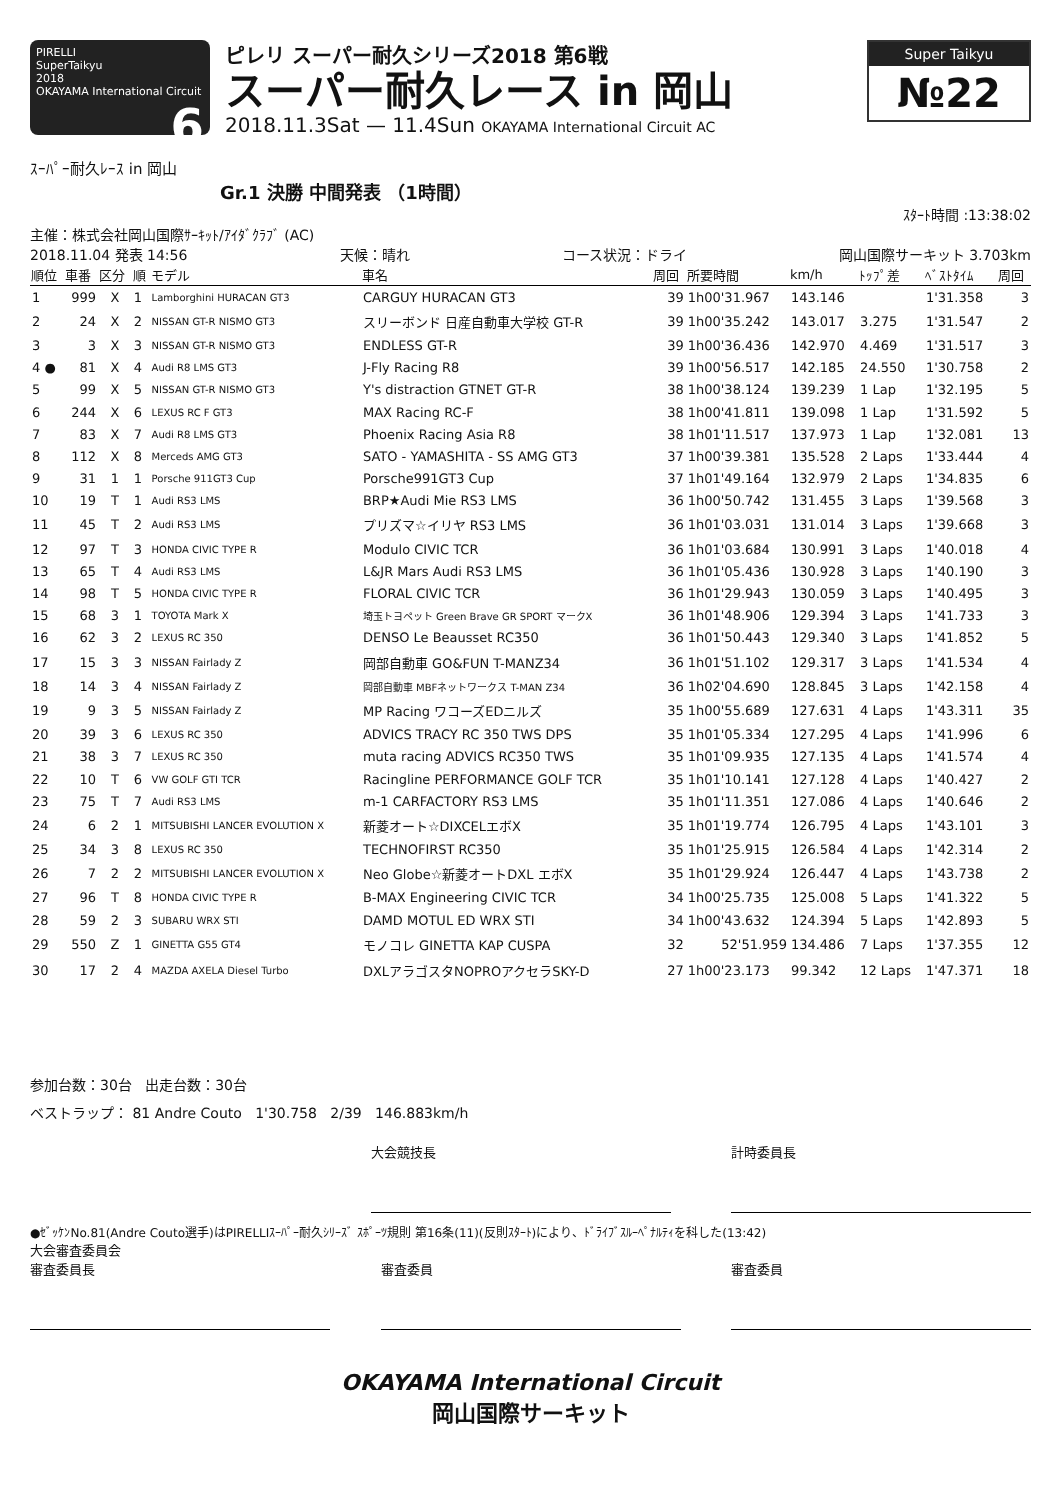PIRELLI
SuperTaikyu
2018
OKAYAMA International Circuit 6
ピレリ スーパー耐久シリーズ2018 第6戦
スーパー耐久レース in 岡山
2018.11.3Sat — 11.4Sun OKAYAMA International Circuit AC
Super Taikyu
№22
ｽｰﾊﾟｰ耐久ﾚｰｽ in 岡山
Gr.1 決勝 中間発表 （1時間）
ｽﾀｰﾄ時間 :13:38:02
主催：株式会社岡山国際ｻｰｷｯﾄ/ｱｲﾀﾞｸﾗﾌﾞ (AC)
2018.11.04 発表 14:56 天候：晴れ コース状況：ドライ 岡山国際サーキット 3.703km
| 順位 | 車番 | 区分 | 順 | モデル | 車名 | 周回 | 所要時間 | km/h | ﾄｯﾌﾟ差 | ﾍﾞｽﾄﾀｲﾑ | 周回 |
| --- | --- | --- | --- | --- | --- | --- | --- | --- | --- | --- | --- |
| 1 | 999 | X | 1 | Lamborghini HURACAN GT3 | CARGUY HURACAN GT3 | 39 | 1h00'31.967 | 143.146 | | 1'31.358 | 3 |
| 2 | 24 | X | 2 | NISSAN GT-R NISMO GT3 | スリーボンド 日産自動車大学校 GT-R | 39 | 1h00'35.242 | 143.017 | 3.275 | 1'31.547 | 2 |
| 3 | 3 | X | 3 | NISSAN GT-R NISMO GT3 | ENDLESS GT-R | 39 | 1h00'36.436 | 142.970 | 4.469 | 1'31.517 | 3 |
| 4 ● | 81 | X | 4 | Audi R8 LMS GT3 | J-Fly Racing R8 | 39 | 1h00'56.517 | 142.185 | 24.550 | 1'30.758 | 2 |
| 5 | 99 | X | 5 | NISSAN GT-R NISMO GT3 | Y's distraction GTNET GT-R | 38 | 1h00'38.124 | 139.239 | 1 Lap | 1'32.195 | 5 |
| 6 | 244 | X | 6 | LEXUS RC F GT3 | MAX Racing RC-F | 38 | 1h00'41.811 | 139.098 | 1 Lap | 1'31.592 | 5 |
| 7 | 83 | X | 7 | Audi R8 LMS GT3 | Phoenix Racing Asia R8 | 38 | 1h01'11.517 | 137.973 | 1 Lap | 1'32.081 | 13 |
| 8 | 112 | X | 8 | Merceds AMG GT3 | SATO - YAMASHITA - SS AMG GT3 | 37 | 1h00'39.381 | 135.528 | 2 Laps | 1'33.444 | 4 |
| 9 | 31 | 1 | 1 | Porsche 911GT3 Cup | Porsche991GT3 Cup | 37 | 1h01'49.164 | 132.979 | 2 Laps | 1'34.835 | 6 |
| 10 | 19 | T | 1 | Audi RS3 LMS | BRP★Audi Mie RS3 LMS | 36 | 1h00'50.742 | 131.455 | 3 Laps | 1'39.568 | 3 |
| 11 | 45 | T | 2 | Audi RS3 LMS | プリズマ☆イリヤ RS3 LMS | 36 | 1h01'03.031 | 131.014 | 3 Laps | 1'39.668 | 3 |
| 12 | 97 | T | 3 | HONDA CIVIC TYPE R | Modulo CIVIC TCR | 36 | 1h01'03.684 | 130.991 | 3 Laps | 1'40.018 | 4 |
| 13 | 65 | T | 4 | Audi RS3 LMS | L&JR Mars Audi RS3 LMS | 36 | 1h01'05.436 | 130.928 | 3 Laps | 1'40.190 | 3 |
| 14 | 98 | T | 5 | HONDA CIVIC TYPE R | FLORAL CIVIC TCR | 36 | 1h01'29.943 | 130.059 | 3 Laps | 1'40.495 | 3 |
| 15 | 68 | 3 | 1 | TOYOTA Mark X | 埼玉トヨペット Green Brave GR SPORT マークX | 36 | 1h01'48.906 | 129.394 | 3 Laps | 1'41.733 | 3 |
| 16 | 62 | 3 | 2 | LEXUS RC 350 | DENSO Le Beausset RC350 | 36 | 1h01'50.443 | 129.340 | 3 Laps | 1'41.852 | 5 |
| 17 | 15 | 3 | 3 | NISSAN Fairlady Z | 岡部自動車 GO&FUN T-MANZ34 | 36 | 1h01'51.102 | 129.317 | 3 Laps | 1'41.534 | 4 |
| 18 | 14 | 3 | 4 | NISSAN Fairlady Z | 岡部自動車 MBFネットワークス T-MAN Z34 | 36 | 1h02'04.690 | 128.845 | 3 Laps | 1'42.158 | 4 |
| 19 | 9 | 3 | 5 | NISSAN Fairlady Z | MP Racing ワコーズEDニルズ | 35 | 1h00'55.689 | 127.631 | 4 Laps | 1'43.311 | 35 |
| 20 | 39 | 3 | 6 | LEXUS RC 350 | ADVICS TRACY RC 350 TWS DPS | 35 | 1h01'05.334 | 127.295 | 4 Laps | 1'41.996 | 6 |
| 21 | 38 | 3 | 7 | LEXUS RC 350 | muta racing ADVICS RC350 TWS | 35 | 1h01'09.935 | 127.135 | 4 Laps | 1'41.574 | 4 |
| 22 | 10 | T | 6 | VW GOLF GTI TCR | Racingline PERFORMANCE GOLF TCR | 35 | 1h01'10.141 | 127.128 | 4 Laps | 1'40.427 | 2 |
| 23 | 75 | T | 7 | Audi RS3 LMS | m-1 CARFACTORY RS3 LMS | 35 | 1h01'11.351 | 127.086 | 4 Laps | 1'40.646 | 2 |
| 24 | 6 | 2 | 1 | MITSUBISHI LANCER EVOLUTION X | 新菱オート☆DIXCELエボX | 35 | 1h01'19.774 | 126.795 | 4 Laps | 1'43.101 | 3 |
| 25 | 34 | 3 | 8 | LEXUS RC 350 | TECHNOFIRST RC350 | 35 | 1h01'25.915 | 126.584 | 4 Laps | 1'42.314 | 2 |
| 26 | 7 | 2 | 2 | MITSUBISHI LANCER EVOLUTION X | Neo Globe☆新菱オートDXL エボX | 35 | 1h01'29.924 | 126.447 | 4 Laps | 1'43.738 | 2 |
| 27 | 96 | T | 8 | HONDA CIVIC TYPE R | B-MAX Engineering CIVIC TCR | 34 | 1h00'25.735 | 125.008 | 5 Laps | 1'41.322 | 5 |
| 28 | 59 | 2 | 3 | SUBARU WRX STI | DAMD MOTUL ED WRX STI | 34 | 1h00'43.632 | 124.394 | 5 Laps | 1'42.893 | 5 |
| 29 | 550 | Z | 1 | GINETTA G55 GT4 | モノコレ GINETTA KAP CUSPA | 32 | 52'51.959 | 134.486 | 7 Laps | 1'37.355 | 12 |
| 30 | 17 | 2 | 4 | MAZDA AXELA Diesel Turbo | DXLアラゴスタNOPROアクセラSKY-D | 27 | 1h00'23.173 | 99.342 | 12 Laps | 1'47.371 | 18 |
参加台数：30台 出走台数：30台
ベストラップ： 81 Andre Couto 1'30.758 2/39 146.883km/h
大会競技長 計時委員長
●ｾﾞｯｹﾝNo.81(Andre Couto選手)はPIRELLIｽｰﾊﾟｰ耐久ｼﾘｰｽﾞ ｽﾎﾟｰﾂ規則 第16条(11)(反則ｽﾀｰﾄ)により、ﾄﾞﾗｲﾌﾞｽﾙｰﾍﾟﾅﾙﾃｨを科した(13:42)
大会審査委員会
審査委員長 審査委員 審査委員
OKAYAMA International Circuit
岡山国際サーキット